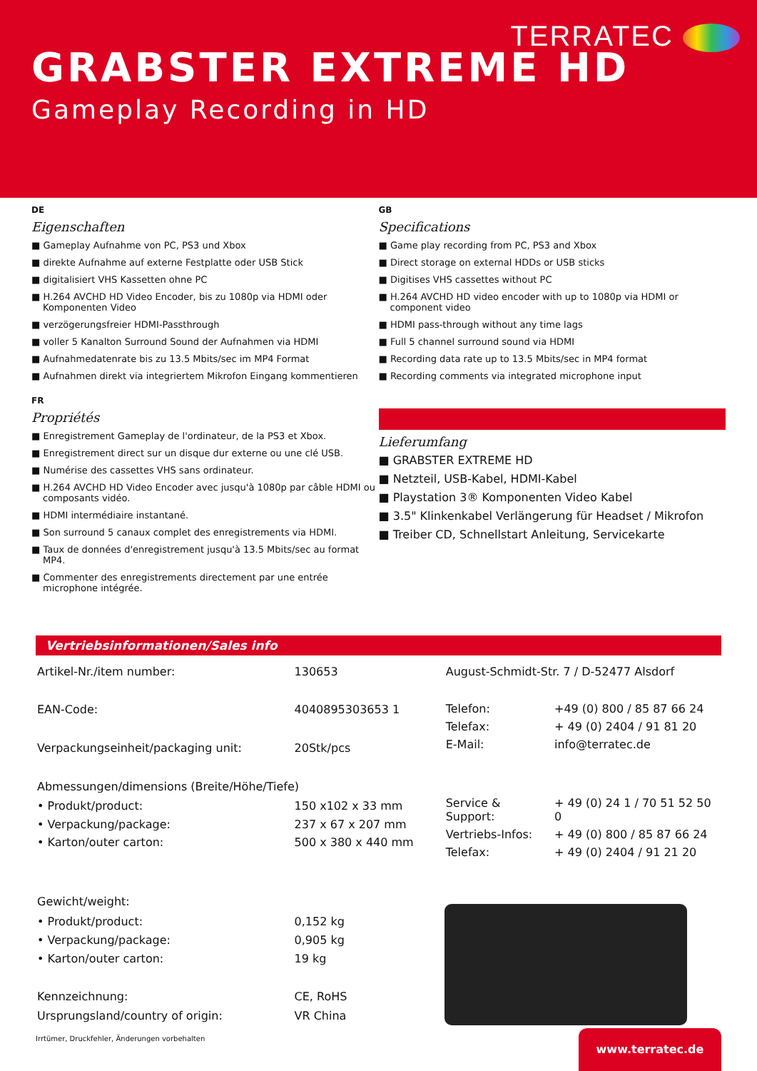TERRATEC
GRABSTER EXTREME HD
Gameplay Recording in HD
DE
Eigenschaften
Gameplay Aufnahme von PC, PS3 und Xbox
direkte Aufnahme auf externe Festplatte oder USB Stick
digitalisiert VHS Kassetten ohne PC
H.264 AVCHD HD Video Encoder, bis zu 1080p via HDMI oder Komponenten Video
verzögerungsfreier HDMI-Passthrough
voller 5 Kanalton Surround Sound der Aufnahmen via HDMI
Aufnahmedatenrate bis zu 13.5 Mbits/sec im MP4 Format
Aufnahmen direkt via integriertem Mikrofon Eingang kommentieren
FR
Propriétés
Enregistrement Gameplay de l'ordinateur, de la PS3 et Xbox.
Enregistrement direct sur un disque dur externe ou une clé USB.
Numérise des cassettes VHS sans ordinateur.
H.264 AVCHD HD Video Encoder avec jusqu'à 1080p par câble HDMI ou composants vidéo.
HDMI intermédiaire instantané.
Son surround 5 canaux complet des enregistrements via HDMI.
Taux de données d'enregistrement jusqu'à 13.5 Mbits/sec au format MP4.
Commenter des enregistrements directement par une entrée microphone intégrée.
GB
Specifications
Game play recording from PC, PS3 and Xbox
Direct storage on external HDDs or USB sticks
Digitises VHS cassettes without PC
H.264 AVCHD HD video encoder with up to 1080p via HDMI or component video
HDMI pass-through without any time lags
Full 5 channel surround sound via HDMI
Recording data rate up to 13.5 Mbits/sec in MP4 format
Recording comments via integrated microphone input
Lieferumfang
GRABSTER EXTREME HD
Netzteil, USB-Kabel, HDMI-Kabel
Playstation 3® Komponenten Video Kabel
3.5" Klinkenkabel Verlängerung für Headset / Mikrofon
Treiber CD, Schnellstart Anleitung, Servicekarte
Vertriebsinformationen/Sales info
| Artikel-Nr./item number: | 130653 |
| EAN-Code: | 4040895303653 1 |
| Verpackungseinheit/packaging unit: | 20Stk/pcs |
| Abmessungen/dimensions (Breite/Höhe/Tiefe) | |
| • Produkt/product: | 150 x102 x 33 mm |
| • Verpackung/package: | 237 x 67 x 207 mm |
| • Karton/outer carton: | 500 x 380 x 440 mm |
| Gewicht/weight: | |
| • Produkt/product: | 0,152 kg |
| • Verpackung/package: | 0,905 kg |
| • Karton/outer carton: | 19 kg |
| Kennzeichnung: | CE, RoHS |
| Ursprungsland/country of origin: | VR China |
| August-Schmidt-Str. 7 / D-52477 Alsdorf | |
| Telefon: | +49 (0) 800 / 85 87 66 24 |
| Telefax: | + 49 (0) 2404 / 91 81 20 |
| E-Mail: | info@terratec.de |
| Service & Support: | + 49 (0) 24 1 / 70 51 52 50 0 |
| Vertriebs-Infos: | + 49 (0) 800 / 85 87 66 24 |
| Telefax: | + 49 (0) 2404 / 91 21 20 |
Irrtümer, Druckfehler, Änderungen vorbehalten
www.terratec.de